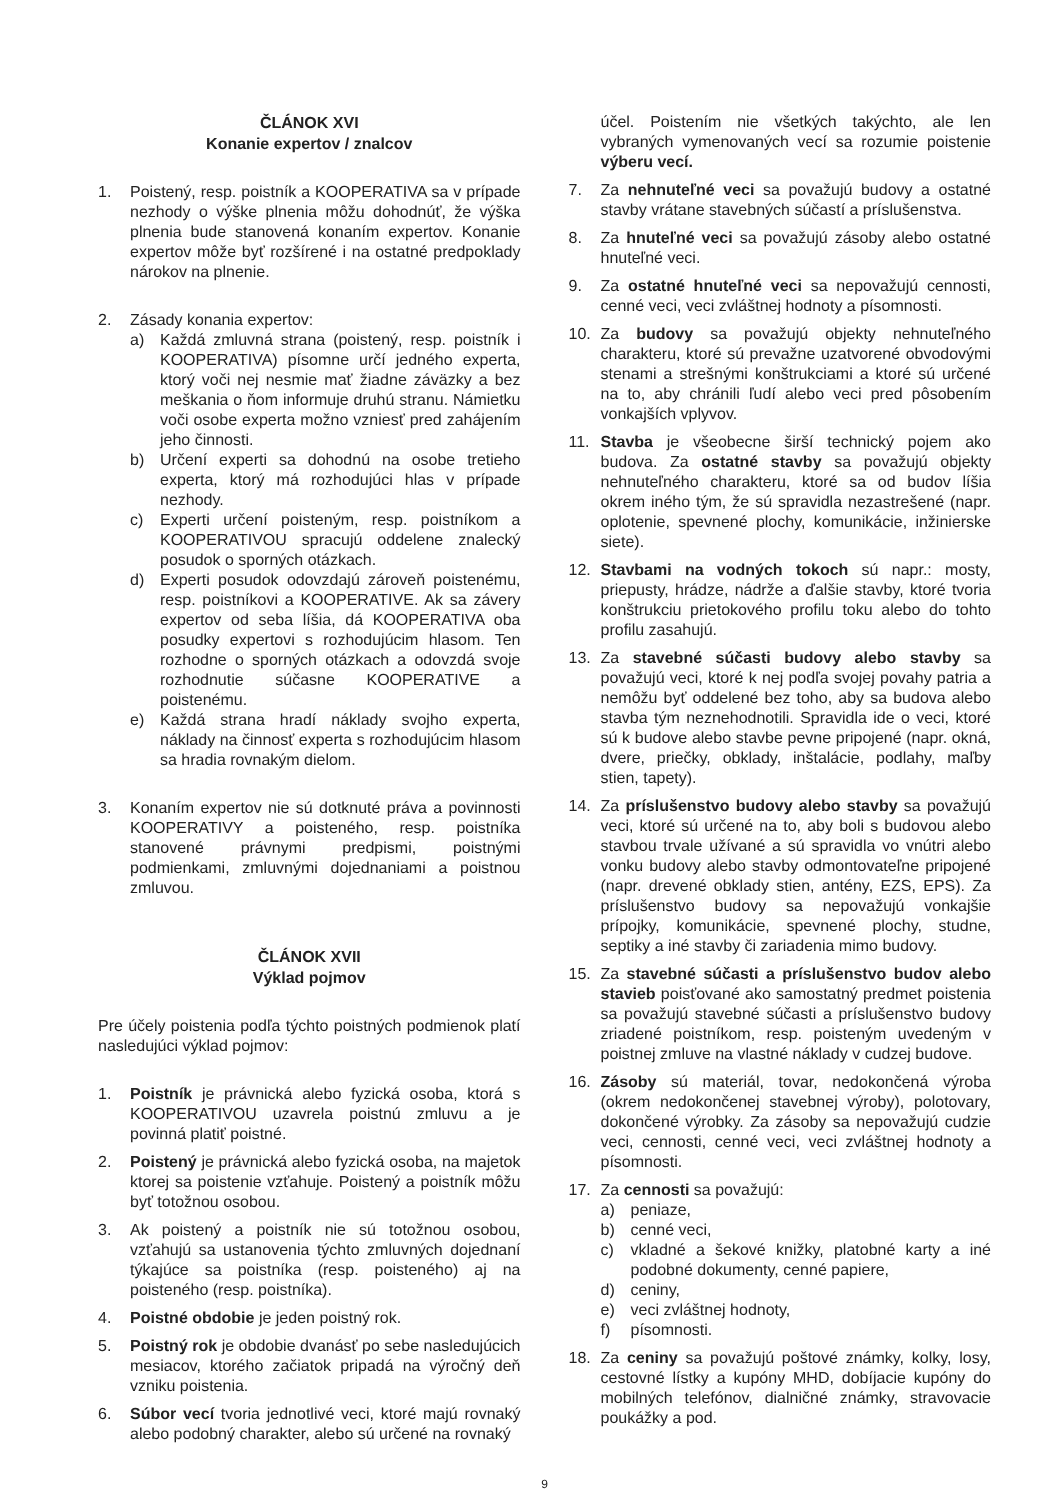ČLÁNOK XVI
Konanie expertov / znalcov
1. Poistený, resp. poistník a KOOPERATIVA sa v prípade nezhody o výške plnenia môžu dohodnúť, že výška plnenia bude stanovená konaním expertov. Konanie expertov môže byť rozšírené i na ostatné predpoklady nárokov na plnenie.
2. Zásady konania expertov:
a) Každá zmluvná strana (poistený, resp. poistník i KOOPERATIVA) písomne určí jedného experta, ktorý voči nej nesmie mať žiadne záväzky a bez meškania o ňom informuje druhú stranu. Námietku voči osobe experta možno vzniesť pred zahájením jeho činnosti.
b) Určení experti sa dohodnú na osobe tretieho experta, ktorý má rozhodujúci hlas v prípade nezhody.
c) Experti určení poisteným, resp. poistníkom a KOOPERATIVOU spracujú oddelene znalecký posudok o sporných otázkach.
d) Experti posudok odovzdajú zároveň poistenému, resp. poistníkovi a KOOPERATIVE. Ak sa závery expertov od seba líšia, dá KOOPERATIVA oba posudky expertovi s rozhodujúcim hlasom. Ten rozhodne o sporných otázkach a odovzdá svoje rozhodnutie súčasne KOOPERATIVE a poistenému.
e) Každá strana hradí náklady svojho experta, náklady na činnosť experta s rozhodujúcim hlasom sa hradia rovnakým dielom.
3. Konaním expertov nie sú dotknuté práva a povinnosti KOOPERATIVY a poisteného, resp. poistníka stanovené právnymi predpismi, poistnými podmienkami, zmluvnými dojednaniami a poistnou zmluvou.
ČLÁNOK XVII
Výklad pojmov
Pre účely poistenia podľa týchto poistných podmienok platí nasledujúci výklad pojmov:
1. Poistník je právnická alebo fyzická osoba, ktorá s KOOPERATIVOU uzavrela poistnú zmluvu a je povinná platiť poistné.
2. Poistený je právnická alebo fyzická osoba, na majetok ktorej sa poistenie vzťahuje. Poistený a poistník môžu byť totožnou osobou.
3. Ak poistený a poistník nie sú totožnou osobou, vzťahujú sa ustanovenia týchto zmluvných dojednaní týkajúce sa poistníka (resp. poisteného) aj na poisteného (resp. poistníka).
4. Poistné obdobie je jeden poistný rok.
5. Poistný rok je obdobie dvanásť po sebe nasledujúcich mesiacov, ktorého začiatok pripadá na výročný deň vzniku poistenia.
6. Súbor vecí tvoria jednotlivé veci, ktoré majú rovnaký alebo podobný charakter, alebo sú určené na rovnaký
účel. Poistením nie všetkých takýchto, ale len vybraných vymenovaných vecí sa rozumie poistenie výberu vecí.
7. Za nehnuteľné veci sa považujú budovy a ostatné stavby vrátane stavebných súčastí a príslušenstva.
8. Za hnuteľné veci sa považujú zásoby alebo ostatné hnuteľné veci.
9. Za ostatné hnuteľné veci sa nepovažujú cennosti, cenné veci, veci zvláštnej hodnoty a písomnosti.
10. Za budovy sa považujú objekty nehnuteľného charakteru, ktoré sú prevažne uzatvorené obvodovými stenami a strešnými konštrukciami a ktoré sú určené na to, aby chránili ľudí alebo veci pred pôsobením vonkajších vplyvov.
11. Stavba je všeobecne širší technický pojem ako budova. Za ostatné stavby sa považujú objekty nehnuteľného charakteru, ktoré sa od budov líšia okrem iného tým, že sú spravidla nezastrešené (napr. oplotenie, spevnené plochy, komunikácie, inžinierske siete).
12. Stavbami na vodných tokoch sú napr.: mosty, priepusty, hrádze, nádrže a ďalšie stavby, ktoré tvoria konštrukciu prietokového profilu toku alebo do tohto profilu zasahujú.
13. Za stavebné súčasti budovy alebo stavby sa považujú veci, ktoré k nej podľa svojej povahy patria a nemôžu byť oddelené bez toho, aby sa budova alebo stavba tým neznehodnotili. Spravidla ide o veci, ktoré sú k budove alebo stavbe pevne pripojené (napr. okná, dvere, priečky, obklady, inštalácie, podlahy, maľby stien, tapety).
14. Za príslušenstvo budovy alebo stavby sa považujú veci, ktoré sú určené na to, aby boli s budovou alebo stavbou trvale užívané a sú spravidla vo vnútri alebo vonku budovy alebo stavby odmontovateľne pripojené (napr. drevené obklady stien, antény, EZS, EPS). Za príslušenstvo budovy sa nepovažujú vonkajšie prípojky, komunikácie, spevnené plochy, studne, septiky a iné stavby či zariadenia mimo budovy.
15. Za stavebné súčasti a príslušenstvo budov alebo stavieb poisťované ako samostatný predmet poistenia sa považujú stavebné súčasti a príslušenstvo budovy zriadené poistníkom, resp. poisteným uvedeným v poistnej zmluve na vlastné náklady v cudzej budove.
16. Zásoby sú materiál, tovar, nedokončená výroba (okrem nedokončenej stavebnej výroby), polotovary, dokončené výrobky. Za zásoby sa nepovažujú cudzie veci, cennosti, cenné veci, veci zvláštnej hodnoty a písomnosti.
17. Za cennosti sa považujú:
a) peniaze,
b) cenné veci,
c) vkladné a šekové knižky, platobné karty a iné podobné dokumenty, cenné papiere,
d) ceniny,
e) veci zvláštnej hodnoty,
f) písomnosti.
18. Za ceniny sa považujú poštové známky, kolky, losy, cestovné lístky a kupóny MHD, dobíjacie kupóny do mobilných telefónov, dialničné známky, stravovacie poukážky a pod.
9